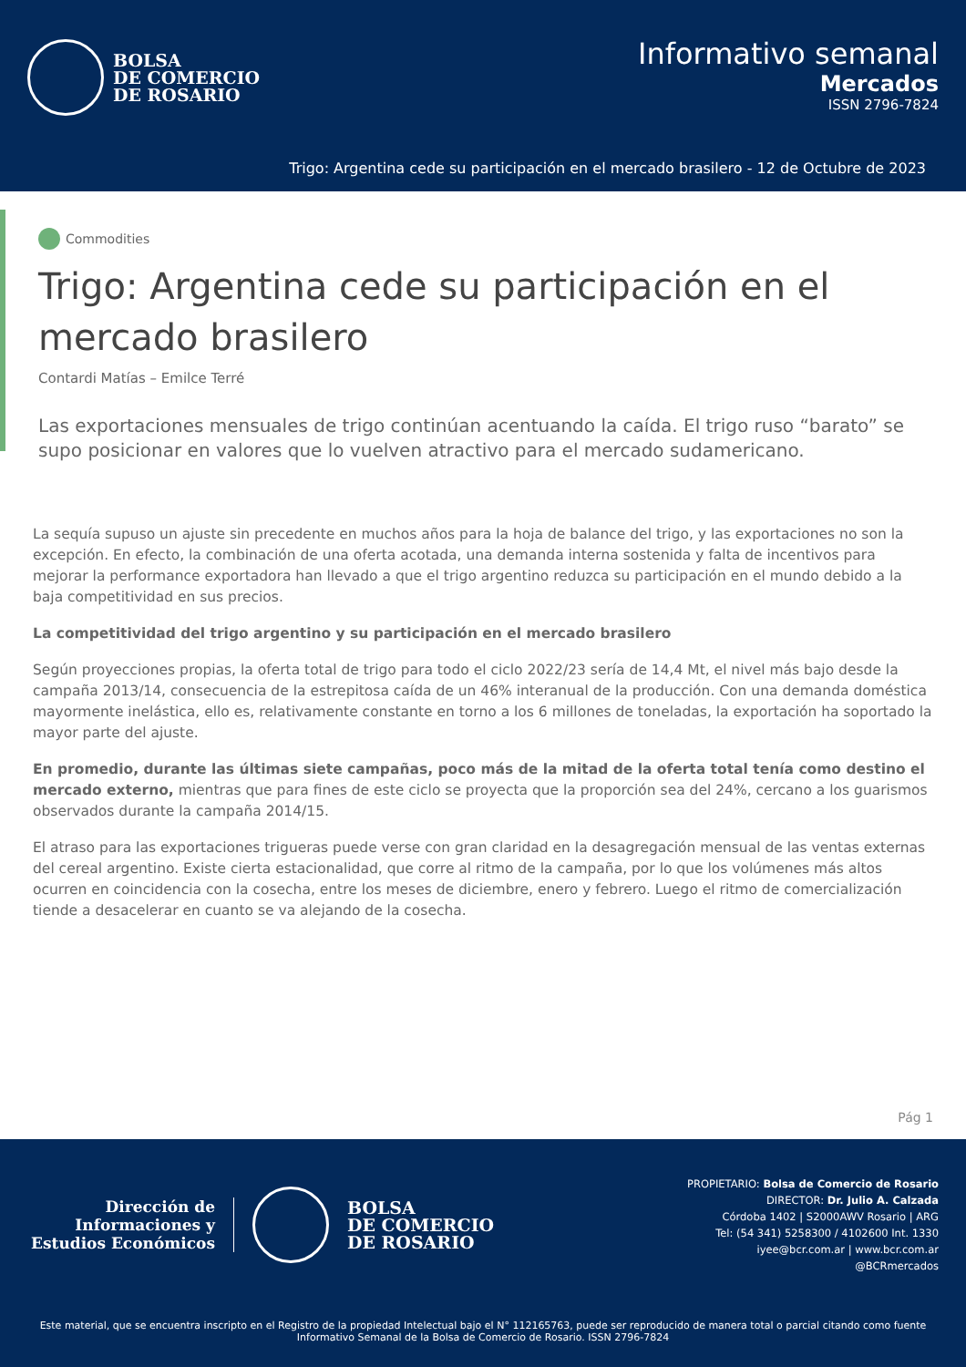BOLSA
DE COMERCIO
DE ROSARIO
Informativo semanal
Mercados
ISSN 2796-7824
Trigo: Argentina cede su participación en el mercado brasilero - 12 de Octubre de 2023
Commodities
Trigo: Argentina cede su participación en el mercado brasilero
Contardi Matías – Emilce Terré
Las exportaciones mensuales de trigo continúan acentuando la caída. El trigo ruso “barato” se supo posicionar en valores que lo vuelven atractivo para el mercado sudamericano.
La sequía supuso un ajuste sin precedente en muchos años para la hoja de balance del trigo, y las exportaciones no son la excepción. En efecto, la combinación de una oferta acotada, una demanda interna sostenida y falta de incentivos para mejorar la performance exportadora han llevado a que el trigo argentino reduzca su participación en el mundo debido a la baja competitividad en sus precios.
La competitividad del trigo argentino y su participación en el mercado brasilero
Según proyecciones propias, la oferta total de trigo para todo el ciclo 2022/23 sería de 14,4 Mt, el nivel más bajo desde la campaña 2013/14, consecuencia de la estrepitosa caída de un 46% interanual de la producción. Con una demanda doméstica mayormente inelástica, ello es, relativamente constante en torno a los 6 millones de toneladas, la exportación ha soportado la mayor parte del ajuste.
En promedio, durante las últimas siete campañas, poco más de la mitad de la oferta total tenía como destino el mercado externo, mientras que para fines de este ciclo se proyecta que la proporción sea del 24%, cercano a los guarismos observados durante la campaña 2014/15.
El atraso para las exportaciones trigueras puede verse con gran claridad en la desagregación mensual de las ventas externas del cereal argentino. Existe cierta estacionalidad, que corre al ritmo de la campaña, por lo que los volúmenes más altos ocurren en coincidencia con la cosecha, entre los meses de diciembre, enero y febrero. Luego el ritmo de comercialización tiende a desacelerar en cuanto se va alejando de la cosecha.
Pág 1
Dirección de
Informaciones y
Estudios Económicos
BOLSA
DE COMERCIO
DE ROSARIO
PROPIETARIO: Bolsa de Comercio de Rosario
DIRECTOR: Dr. Julio A. Calzada
Córdoba 1402 | S2000AWV Rosario | ARG
Tel: (54 341) 5258300 / 4102600 Int. 1330
iyee@bcr.com.ar | www.bcr.com.ar
@BCRmercados
Este material, que se encuentra inscripto en el Registro de la propiedad Intelectual bajo el N° 112165763, puede ser reproducido de manera total o parcial citando como fuente Informativo Semanal de la Bolsa de Comercio de Rosario. ISSN 2796-7824